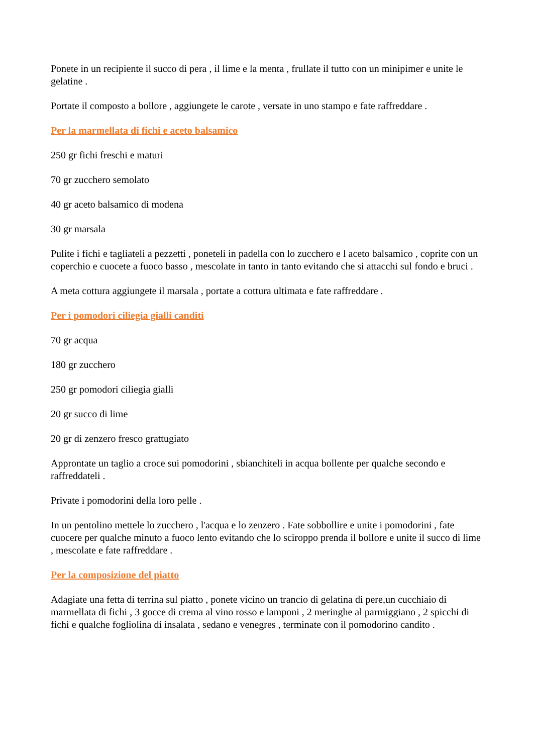Ponete in un recipiente il succo di pera , il lime e la menta , frullate il tutto con un minipimer e unite le gelatine .
Portate il composto a bollore , aggiungete le carote , versate in uno stampo e fate raffreddare .
Per la marmellata di fichi e aceto balsamico
250 gr fichi freschi e maturi
70 gr zucchero semolato
40 gr aceto balsamico di modena
30 gr marsala
Pulite i fichi e tagliateli a pezzetti , poneteli in padella con lo zucchero e l aceto balsamico , coprite con un coperchio e cuocete a fuoco basso , mescolate in tanto in tanto evitando che si attacchi sul fondo e bruci .
A meta cottura aggiungete il marsala , portate a cottura ultimata e fate raffreddare .
Per i pomodori ciliegia gialli canditi
70 gr acqua
180 gr zucchero
250 gr pomodori ciliegia gialli
20 gr succo di lime
20 gr di zenzero fresco grattugiato
Approntate un taglio a croce sui pomodorini , sbianchiteli in acqua bollente per qualche secondo e raffreddateli .
Private i pomodorini della loro pelle .
In un pentolino mettele lo zucchero , l'acqua e lo zenzero . Fate sobbollire e unite i pomodorini , fate cuocere per qualche minuto a fuoco lento evitando che lo sciroppo prenda il bollore e unite il succo di lime , mescolate e fate raffreddare .
Per la composizione del piatto
Adagiate una fetta di terrina sul piatto , ponete vicino un trancio di gelatina di pere,un cucchiaio di marmellata di fichi , 3 gocce di crema al vino rosso e lamponi , 2 meringhe al parmiggiano , 2 spicchi di fichi e qualche fogliolina di insalata , sedano e venegres , terminate con il pomodorino candito .